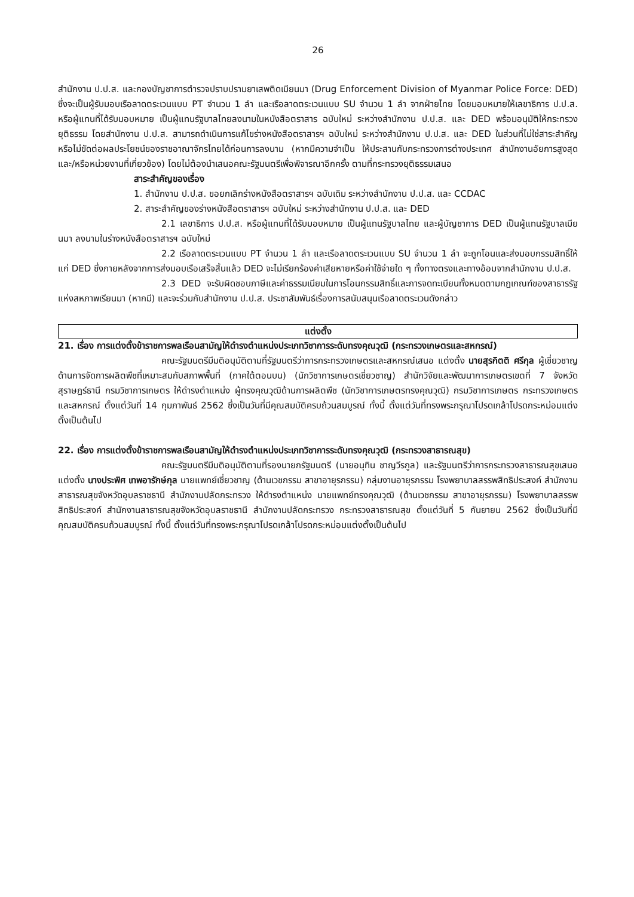26
สำนักงาน ป.ป.ส. และกองบัญชาการตำรวจปราบปรามยาเสพติดเมียนมา (Drug Enforcement Division of Myanmar Police Force: DED) ซึ่งจะเป็นผู้รับมอบเรือลาดตระเวนแบบ PT จำนวน 1 ลำ และเรือลาดตระเวนแบบ SU จำนวน 1 ลำ จากฝ่ายไทย โดยมอบหมายให้เลขาธิการ ป.ป.ส. หรือผู้แทนที่ได้รับมอบหมาย เป็นผู้แทนรัฐบาลไทยลงนามในหนังสือตราสาร ฉบับใหม่ ระหว่างสำนักงาน ป.ป.ส. และ DED พร้อมอนุมัติให้กระทรวงยุติธรรม โดยสำนักงาน ป.ป.ส. สามารถดำเนินการแก้ไขร่างหนังสือตราสารฯ ฉบับใหม่ ระหว่างสำนักงาน ป.ป.ส. และ DED ในส่วนที่ไม่ใช่สาระสำคัญหรือไม่ขัดต่อผลประโยชน์ของราชอาณาจักรไทยได้ก่อนการลงนาม (หากมีความจำเป็น ให้ประสานกับกระทรวงการต่างประเทศ สำนักงานอัยการสูงสุด และ/หรือหน่วยงานที่เกี่ยวข้อง) โดยไม่ต้องนำเสนอคณะรัฐมนตรีเพื่อพิจารณาอีกครั้ง ตามที่กระทรวงยุติธรรมเสนอ
สาระสำคัญของเรื่อง
1. สำนักงาน ป.ป.ส. ขอยกเลิกร่างหนังสือตราสารฯ ฉบับเดิม ระหว่างสำนักงาน ป.ป.ส. และ CCDAC
2. สาระสำคัญของร่างหนังสือตราสารฯ ฉบับใหม่ ระหว่างสำนักงาน ป.ป.ส. และ DED
2.1 เลขาธิการ ป.ป.ส. หรือผู้แทนที่ได้รับมอบหมาย เป็นผู้แทนรัฐบาลไทย และผู้บัญชาการ DED เป็นผู้แทนรัฐบาลเมียนมา ลงนามในร่างหนังสือตราสารฯ ฉบับใหม่
2.2 เรือลาดตระเวนแบบ PT จำนวน 1 ลำ และเรือลาดตระเวนแบบ SU จำนวน 1 ลำ จะถูกโอนและส่งมอบกรรมสิทธิ์ให้แก่ DED ซึ่งภายหลังจากการส่งมอบเรือเสร็จสิ้นแล้ว DED จะไม่เรียกร้องค่าเสียหายหรือค่าใช้จ่ายใด ๆ ทั้งทางตรงและทางอ้อมจากสำนักงาน ป.ป.ส.
2.3 DED จะรับผิดชอบภาษีและค่าธรรมเนียมในการโอนกรรมสิทธิ์และการจดทะเบียนทั้งหมดตามกฎเกณฑ์ของสาธารรัฐแห่งสหภาพเรียนมา (หากมี) และจะร่วมกับสำนักงาน ป.ป.ส. ประชาสัมพันธ์เรื่องการสนับสนุนเรือลาดตระเวนดังกล่าว
แต่งตั้ง
21. เรื่อง การแต่งตั้งข้าราชการพลเรือนสามัญให้ดำรงตำแหน่งประเภทวิชาการระดับทรงคุณวุฒิ (กระทรวงเกษตรและสหกรณ์)
คณะรัฐมนตรีมีมติอนุมัติตามที่รัฐมนตรีว่าการกระทรวงเกษตรและสหกรณ์เสนอ แต่งตั้ง นายสุรกิตติ ศรีกุล ผู้เชี่ยวชาญด้านการจัดการผลิตพืชที่เหมาะสมกับสภาพพื้นที่ (ภาคใต้ตอนบน) (นักวิชาการเกษตรเชี่ยวชาญ) สำนักวิจัยและพัฒนาการเกษตรเขตที่ 7 จังหวัดสุราษฎร์ธานี กรมวิชาการเกษตร ให้ดำรงตำแหน่ง ผู้ทรงคุณวุฒิด้านการผลิตพืช (นักวิชาการเกษตรทรงคุณวุฒิ) กรมวิชาการเกษตร กระทรวงเกษตรและสหกรณ์ ตั้งแต่วันที่ 14 กุมภาพันธ์ 2562 ซึ่งเป็นวันที่มีคุณสมบัติครบถ้วนสมบูรณ์ ทั้งนี้ ตั้งแต่วันที่ทรงพระกรุณาโปรดเกล้าโปรดกระหม่อมแต่งตั้งเป็นต้นไป
22. เรื่อง การแต่งตั้งข้าราชการพลเรือนสามัญให้ดำรงตำแหน่งประเภทวิชาการระดับทรงคุณวุฒิ (กระทรวงสาธารณสุข)
คณะรัฐมนตรีมีมติอนุมัติตามที่รองนายกรัฐมนตรี (นายอนุทิน ชาญวีรกูล) และรัฐมนตรีว่าการกระทรวงสาธารณสุขเสนอแต่งตั้ง นางประพิศ เทพอารักษ์กุล นายแพทย์เชี่ยวชาญ (ด้านเวชกรรม สาขาอายุรกรรม) กลุ่มงานอายุรกรรม โรงพยาบาลสรรพสิทธิประสงค์ สำนักงานสาธารณสุขจังหวัดอุบลราชธานี สำนักงานปลัดกระทรวง ให้ดำรงตำแหน่ง นายแพทย์ทรงคุณวุฒิ (ด้านเวชกรรม สาขาอายุรกรรม) โรงพยาบาลสรรพสิทธิประสงค์ สำนักงานสาธารณสุขจังหวัดอุบลราชธานี สำนักงานปลัดกระทรวง กระทรวงสาธารณสุข ตั้งแต่วันที่ 5 กันยายน 2562 ซึ่งเป็นวันที่มีคุณสมบัติครบถ้วนสมบูรณ์ ทั้งนี้ ตั้งแต่วันที่ทรงพระกรุณาโปรดเกล้าโปรดกระหม่อมแต่งตั้งเป็นต้นไป